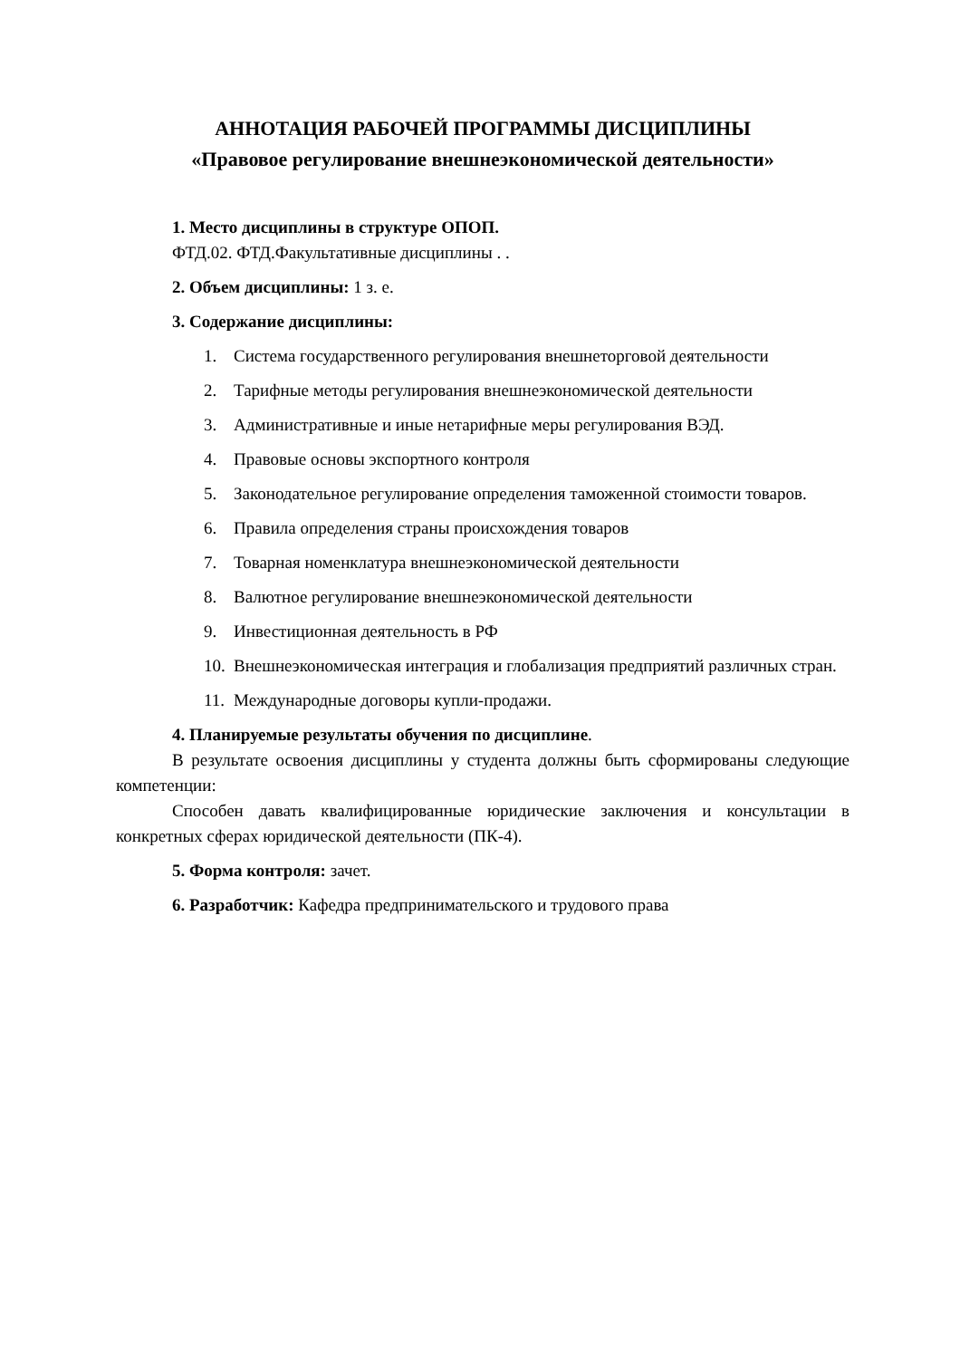АННОТАЦИЯ РАБОЧЕЙ ПРОГРАММЫ ДИСЦИПЛИНЫ
«Правовое регулирование внешнеэкономической деятельности»
1. Место дисциплины в структуре ОПОП.
ФТД.02. ФТД.Факультативные дисциплины . .
2. Объем дисциплины: 1 з. е.
3. Содержание дисциплины:
1. Система государственного регулирования внешнеторговой деятельности
2. Тарифные методы регулирования внешнеэкономической деятельности
3. Административные и иные нетарифные меры регулирования ВЭД.
4. Правовые основы экспортного контроля
5. Законодательное регулирование определения таможенной стоимости товаров.
6. Правила определения страны происхождения товаров
7. Товарная номенклатура внешнеэкономической деятельности
8. Валютное регулирование внешнеэкономической деятельности
9. Инвестиционная деятельность в РФ
10. Внешнеэкономическая интеграция и глобализация предприятий различных стран.
11. Международные договоры купли-продажи.
4. Планируемые результаты обучения по дисциплине.
В результате освоения дисциплины у студента должны быть сформированы следующие компетенции:
Способен давать квалифицированные юридические заключения и консультации в конкретных сферах юридической деятельности (ПК-4).
5. Форма контроля: зачет.
6. Разработчик: Кафедра предпринимательского и трудового права